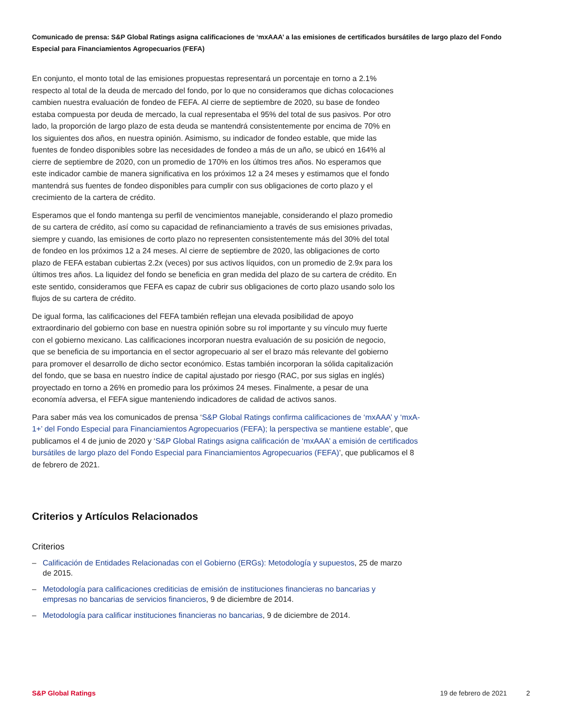Comunicado de prensa: S&P Global Ratings asigna calificaciones de ‘mxAAA’ a las emisiones de certificados bursátiles de largo plazo del Fondo Especial para Financiamientos Agropecuarios (FEFA)
En conjunto, el monto total de las emisiones propuestas representará un porcentaje en torno a 2.1% respecto al total de la deuda de mercado del fondo, por lo que no consideramos que dichas colocaciones cambien nuestra evaluación de fondeo de FEFA. Al cierre de septiembre de 2020, su base de fondeo estaba compuesta por deuda de mercado, la cual representaba el 95% del total de sus pasivos. Por otro lado, la proporción de largo plazo de esta deuda se mantendrá consistentemente por encima de 70% en los siguientes dos años, en nuestra opinión. Asimismo, su indicador de fondeo estable, que mide las fuentes de fondeo disponibles sobre las necesidades de fondeo a más de un año, se ubicó en 164% al cierre de septiembre de 2020, con un promedio de 170% en los últimos tres años. No esperamos que este indicador cambie de manera significativa en los próximos 12 a 24 meses y estimamos que el fondo mantendrá sus fuentes de fondeo disponibles para cumplir con sus obligaciones de corto plazo y el crecimiento de la cartera de crédito.
Esperamos que el fondo mantenga su perfil de vencimientos manejable, considerando el plazo promedio de su cartera de crédito, así como su capacidad de refinanciamiento a través de sus emisiones privadas, siempre y cuando, las emisiones de corto plazo no representen consistentemente más del 30% del total de fondeo en los próximos 12 a 24 meses. Al cierre de septiembre de 2020, las obligaciones de corto plazo de FEFA estaban cubiertas 2.2x (veces) por sus activos líquidos, con un promedio de 2.9x para los últimos tres años. La liquidez del fondo se beneficia en gran medida del plazo de su cartera de crédito. En este sentido, consideramos que FEFA es capaz de cubrir sus obligaciones de corto plazo usando solo los flujos de su cartera de crédito.
De igual forma, las calificaciones del FEFA también reflejan una elevada posibilidad de apoyo extraordinario del gobierno con base en nuestra opinión sobre su rol importante y su vínculo muy fuerte con el gobierno mexicano. Las calificaciones incorporan nuestra evaluación de su posición de negocio, que se beneficia de su importancia en el sector agropecuario al ser el brazo más relevante del gobierno para promover el desarrollo de dicho sector económico. Estas también incorporan la sólida capitalización del fondo, que se basa en nuestro índice de capital ajustado por riesgo (RAC, por sus siglas en inglés) proyectado en torno a 26% en promedio para los próximos 24 meses. Finalmente, a pesar de una economía adversa, el FEFA sigue manteniendo indicadores de calidad de activos sanos.
Para saber más vea los comunicados de prensa ‘S&P Global Ratings confirma calificaciones de ‘mxAAA’ y ‘mxA-1+’ del Fondo Especial para Financiamientos Agropecuarios (FEFA); la perspectiva se mantiene estable’, que publicamos el 4 de junio de 2020 y ‘S&P Global Ratings asigna calificación de ‘mxAAA’ a emisión de certificados bursátiles de largo plazo del Fondo Especial para Financiamientos Agropecuarios (FEFA)’, que publicamos el 8 de febrero de 2021.
Criterios y Artículos Relacionados
Criterios
– Calificación de Entidades Relacionadas con el Gobierno (ERGs): Metodología y supuestos, 25 de marzo de 2015.
– Metodología para calificaciones crediticias de emisión de instituciones financieras no bancarias y empresas no bancarias de servicios financieros, 9 de diciembre de 2014.
– Metodología para calificar instituciones financieras no bancarias, 9 de diciembre de 2014.
S&P Global Ratings 19 de febrero de 2021 2